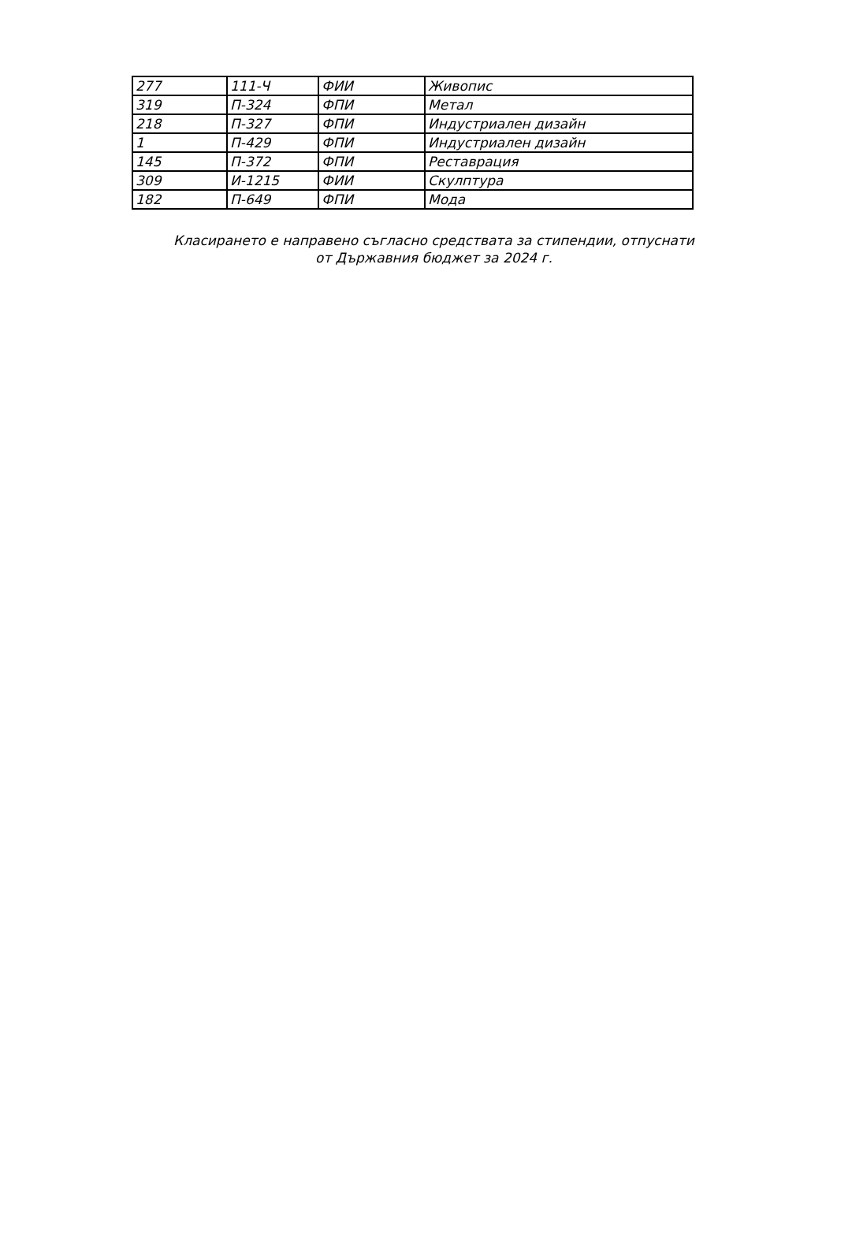| 277 | 111-Ч | ФИИ | Живопис |
| 319 | П-324 | ФПИ | Метал |
| 218 | П-327 | ФПИ | Индустриален дизайн |
| 1 | П-429 | ФПИ | Индустриален дизайн |
| 145 | П-372 | ФПИ | Реставрация |
| 309 | И-1215 | ФИИ | Скулптура |
| 182 | П-649 | ФПИ | Мода |
Класирането е направено съгласно средствата за стипендии, отпуснати
от Държавния бюджет за 2024 г.